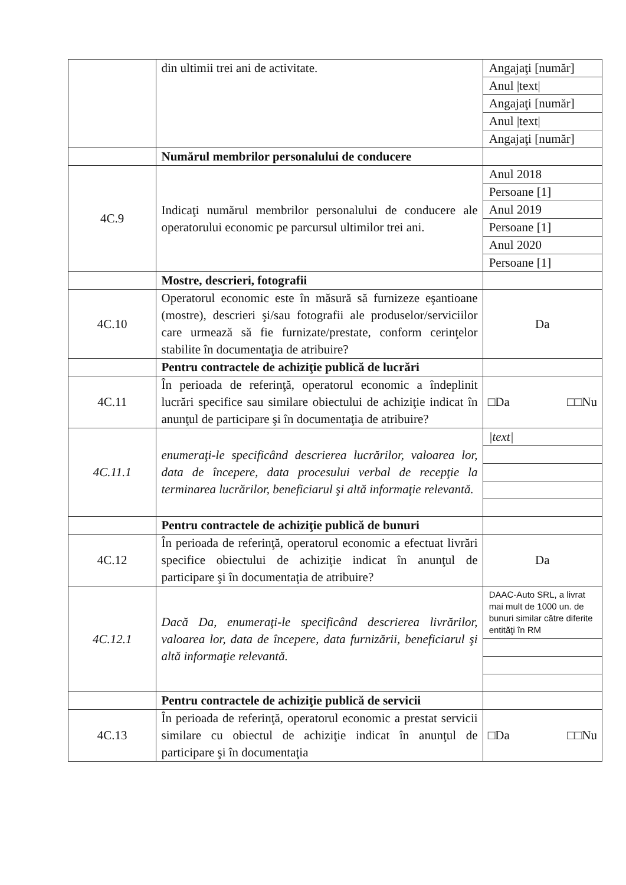| | din ultimii trei ani de activitate. | Angajaţi [număr] Anul /text/ Angajaţi [număr] Anul /text/ Angajaţi [număr] |
| | Numărul membrilor personalului de conducere | |
| 4C.9 | Indicaţi numărul membrilor personalului de conducere ale operatorului economic pe parcursul ultimilor trei ani. | Anul 2018 Persoane [1] Anul 2019 Persoane [1] Anul 2020 Persoane [1] |
| | Mostre, descrieri, fotografii | |
| 4C.10 | Operatorul economic este în măsură să furnizeze eşantioane (mostre), descrieri şi/sau fotografii ale produselor/serviciilor care urmează să fie furnizate/prestate, conform cerinţelor stabilite în documentaţia de atribuire? | Da |
| | Pentru contractele de achiziţie publică de lucrări | |
| 4C.11 | În perioada de referinţă, operatorul economic a îndeplinit lucrări specifice sau similare obiectului de achiziţie indicat în anunţul de participare şi în documentaţia de atribuire? | □Da □□Nu |
| 4C.11.1 | enumeraţi-le specificând descrierea lucrărilor, valoarea lor, data de începere, data procesului verbal de recepţie la terminarea lucrărilor, beneficiarul şi altă informaţie relevantă. | /text/ |
| | Pentru contractele de achiziţie publică de bunuri | |
| 4C.12 | În perioada de referinţă, operatorul economic a efectuat livrări specifice obiectului de achiziţie indicat în anunţul de participare şi în documentaţia de atribuire? | Da |
| 4C.12.1 | Dacă Da, enumeraţi-le specificând descrierea livrărilor, valoarea lor, data de începere, data furnizării, beneficiarul şi altă informaţie relevantă. | DAAC-Auto SRL, a livrat mai mult de 1000 un. de bunuri similar către diferite entităţi în RM |
| | Pentru contractele de achiziţie publică de servicii | |
| 4C.13 | În perioada de referinţă, operatorul economic a prestat servicii similare cu obiectul de achiziţie indicat în anunţul de participare şi în documentaţia | □Da □□Nu |